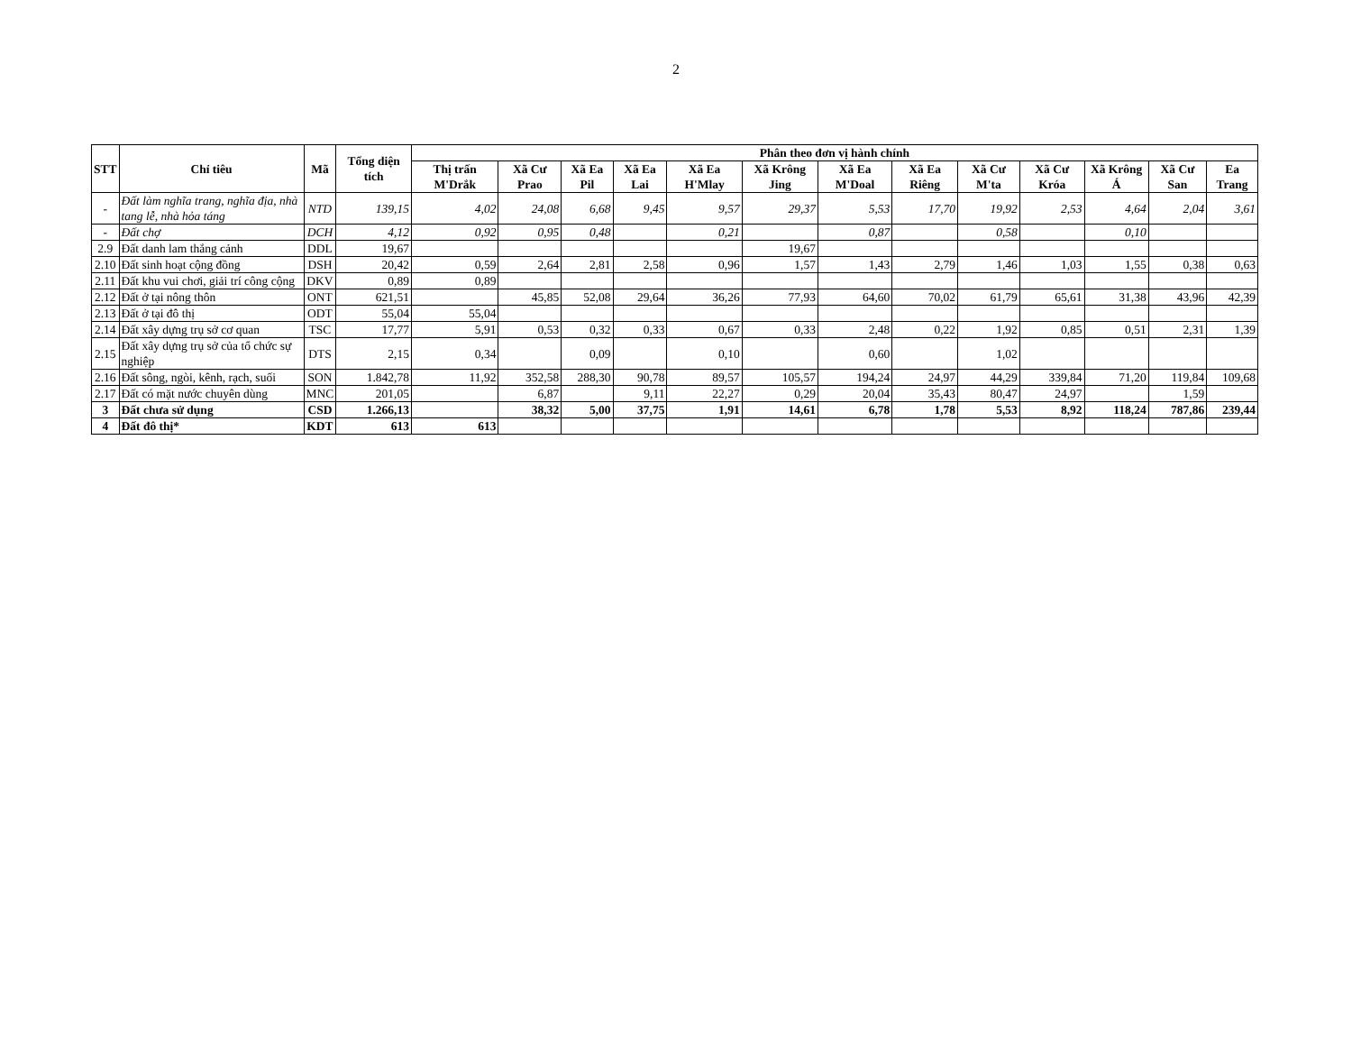2
| STT | Chỉ tiêu | Mã | Tổng diện tích | Phân theo đơn vị hành chính | | | | | | | | | | | | |
| --- | --- | --- | --- | --- | --- | --- | --- | --- | --- | --- | --- | --- | --- | --- | --- | --- |
| | | | | Thị trấn M'Drắk | Xã Cư Prao | Xã Ea Pil | Xã Ea Lai | Xã Ea H'Mlay | Xã Krông Jing | Xã Ea M'Doal | Xã Ea Riêng | Xã Cư M'ta | Xã Cư Króa | Xã Krông Á | Xã Cư San | Ea Trang |
| - | Đất làm nghĩa trang, nghĩa địa, nhà tang lễ, nhà hỏa táng | NTD | 139,15 | 4,02 | 24,08 | 6,68 | 9,45 | 9,57 | 29,37 | 5,53 | 17,70 | 19,92 | 2,53 | 4,64 | 2,04 | 3,61 |
| - | Đất chợ | DCH | 4,12 | 0,92 | 0,95 | 0,48 | | 0,21 | | 0,87 | | 0,58 | | 0,10 | | |
| 2.9 | Đất danh lam thắng cảnh | DDL | 19,67 | | | | | | 19,67 | | | | | | | |
| 2.10 | Đất sinh hoạt cộng đồng | DSH | 20,42 | 0,59 | 2,64 | 2,81 | 2,58 | 0,96 | 1,57 | 1,43 | 2,79 | 1,46 | 1,03 | 1,55 | 0,38 | 0,63 |
| 2.11 | Đất khu vui chơi, giải trí công cộng | DKV | 0,89 | 0,89 | | | | | | | | | | | | |
| 2.12 | Đất ở tại nông thôn | ONT | 621,51 | | 45,85 | 52,08 | 29,64 | 36,26 | 77,93 | 64,60 | 70,02 | 61,79 | 65,61 | 31,38 | 43,96 | 42,39 |
| 2.13 | Đất ở tại đô thị | ODT | 55,04 | 55,04 | | | | | | | | | | | | |
| 2.14 | Đất xây dựng trụ sở cơ quan | TSC | 17,77 | 5,91 | 0,53 | 0,32 | 0,33 | 0,67 | 0,33 | 2,48 | 0,22 | 1,92 | 0,85 | 0,51 | 2,31 | 1,39 |
| 2.15 | Đất xây dựng trụ sở của tổ chức sự nghiệp | DTS | 2,15 | 0,34 | | 0,09 | | 0,10 | | 0,60 | | 1,02 | | | | |
| 2.16 | Đất sông, ngòi, kênh, rạch, suối | SON | 1.842,78 | 11,92 | 352,58 | 288,30 | 90,78 | 89,57 | 105,57 | 194,24 | 24,97 | 44,29 | 339,84 | 71,20 | 119,84 | 109,68 |
| 2.17 | Đất có mặt nước chuyên dùng | MNC | 201,05 | | 6,87 | | 9,11 | 22,27 | 0,29 | 20,04 | 35,43 | 80,47 | 24,97 | | 1,59 | |
| 3 | Đất chưa sử dụng | CSD | 1.266,13 | | 38,32 | 5,00 | 37,75 | 1,91 | 14,61 | 6,78 | 1,78 | 5,53 | 8,92 | 118,24 | 787,86 | 239,44 |
| 4 | Đất đô thị* | KDT | 613 | 613 | | | | | | | | | | | | |